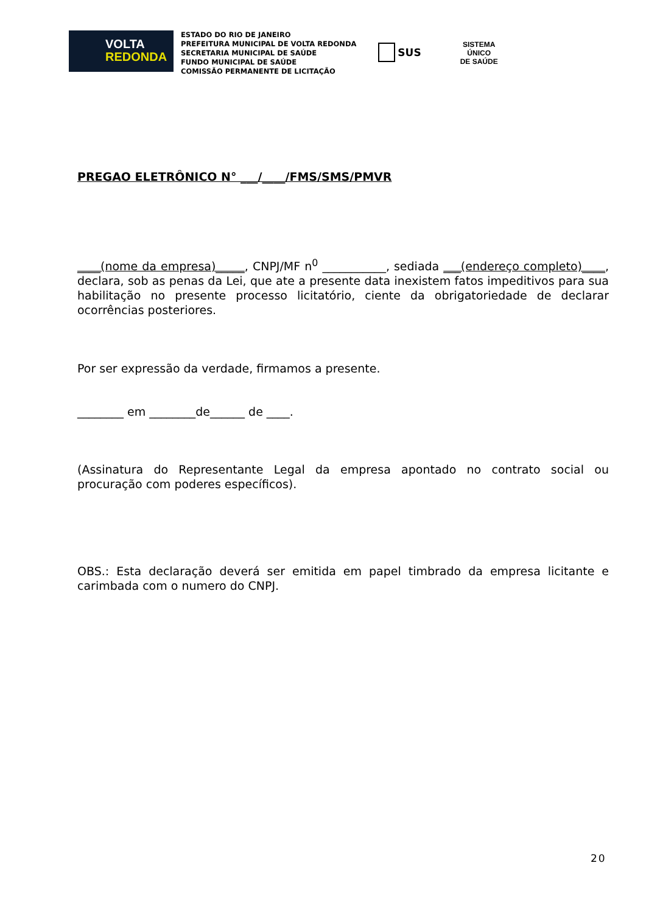VOLTA
REDONDA
ESTADO DO RIO DE JANEIRO
PREFEITURA MUNICIPAL DE VOLTA REDONDA
SECRETARIA MUNICIPAL DE SAÚDE
FUNDO MUNICIPAL DE SAÚDE
COMISSÃO PERMANENTE DE LICITAÇÃO
SUS
SISTEMA
ÚNICO
DE SAÚDE
PREGAO ELETRÔNICO N° ___/____/FMS/SMS/PMVR
____(nome da empresa)_____, CNPJ/MF n<sup>0</sup> ___________, sediada ___(endereço completo)____, declara, sob as penas da Lei, que ate a presente data inexistem fatos impeditivos para sua habilitação no presente processo licitatório, ciente da obrigatoriedade de declarar ocorrências posteriores.
Por ser expressão da verdade, firmamos a presente.
________ em ________de______ de ____.
(Assinatura do Representante Legal da empresa apontado no contrato social ou procuração com poderes específicos).
OBS.: Esta declaração deverá ser emitida em papel timbrado da empresa licitante e carimbada com o numero do CNPJ.
20